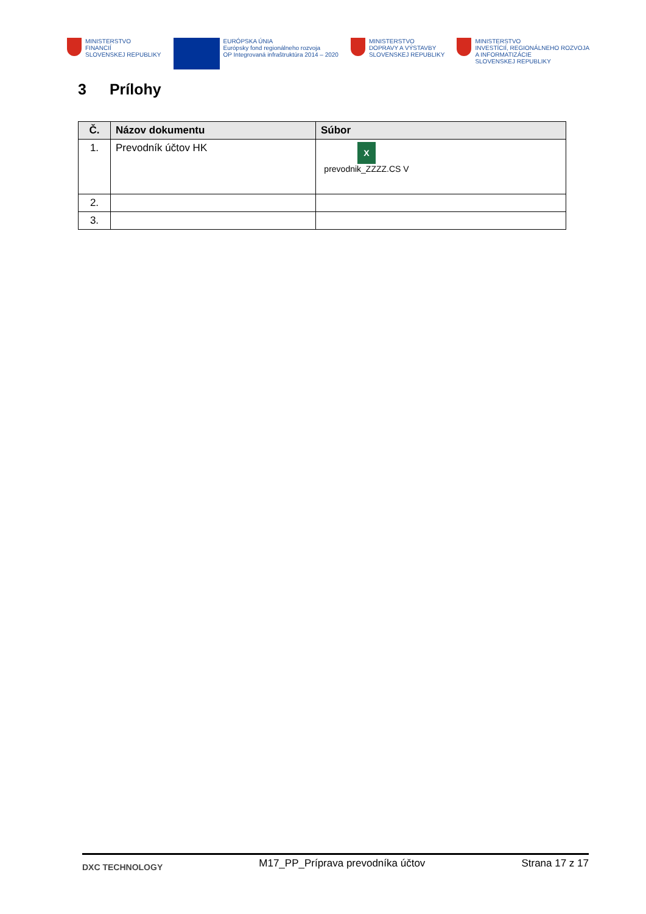MINISTERSTVO
FINANCIÍ
SLOVENSKEJ REPUBLIKY
EURÓPSKA ÚNIA
Európsky fond regionálneho rozvoja
OP Integrovaná infraštruktúra 2014 – 2020
MINISTERSTVO
DOPRAVY A VÝSTAVBY
SLOVENSKEJ REPUBLIKY
MINISTERSTVO
INVESTÍCIÍ, REGIONÁLNEHO ROZVOJA
A INFORMATIZÁCIE
SLOVENSKEJ REPUBLIKY
3 Prílohy
| Č. | Názov dokumentu | Súbor |
| --- | --- | --- |
| 1. | Prevodník účtov HK | X prevodnik_ZZZZ.CS V |
| 2. | | |
| 3. | | |
DXC TECHNOLOGY
M17_PP_Príprava prevodníka účtov
Strana 17 z 17